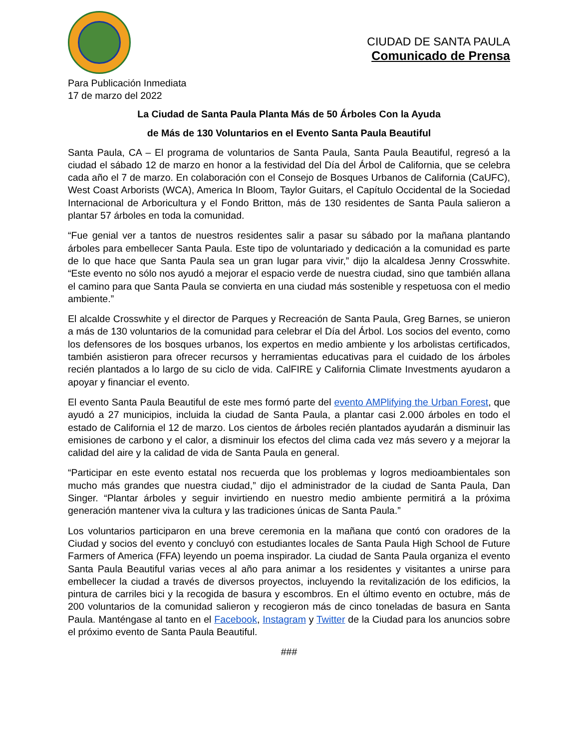CIUDAD DE SANTA PAULA
Comunicado de Prensa
Para Publicación Inmediata
17 de marzo del 2022
La Ciudad de Santa Paula Planta Más de 50 Árboles Con la Ayuda
de Más de 130 Voluntarios en el Evento Santa Paula Beautiful
Santa Paula, CA – El programa de voluntarios de Santa Paula, Santa Paula Beautiful, regresó a la ciudad el sábado 12 de marzo en honor a la festividad del Día del Árbol de California, que se celebra cada año el 7 de marzo. En colaboración con el Consejo de Bosques Urbanos de California (CaUFC), West Coast Arborists (WCA), America In Bloom, Taylor Guitars, el Capítulo Occidental de la Sociedad Internacional de Arboricultura y el Fondo Britton, más de 130 residentes de Santa Paula salieron a plantar 57 árboles en toda la comunidad.
“Fue genial ver a tantos de nuestros residentes salir a pasar su sábado por la mañana plantando árboles para embellecer Santa Paula. Este tipo de voluntariado y dedicación a la comunidad es parte de lo que hace que Santa Paula sea un gran lugar para vivir,” dijo la alcaldesa Jenny Crosswhite. “Este evento no sólo nos ayudó a mejorar el espacio verde de nuestra ciudad, sino que también allana el camino para que Santa Paula se convierta en una ciudad más sostenible y respetuosa con el medio ambiente.”
El alcalde Crosswhite y el director de Parques y Recreación de Santa Paula, Greg Barnes, se unieron a más de 130 voluntarios de la comunidad para celebrar el Día del Árbol. Los socios del evento, como los defensores de los bosques urbanos, los expertos en medio ambiente y los arbolistas certificados, también asistieron para ofrecer recursos y herramientas educativas para el cuidado de los árboles recién plantados a lo largo de su ciclo de vida. CalFIRE y California Climate Investments ayudaron a apoyar y financiar el evento.
El evento Santa Paula Beautiful de este mes formó parte del evento AMPlifying the Urban Forest, que ayudó a 27 municipios, incluida la ciudad de Santa Paula, a plantar casi 2.000 árboles en todo el estado de California el 12 de marzo. Los cientos de árboles recién plantados ayudarán a disminuir las emisiones de carbono y el calor, a disminuir los efectos del clima cada vez más severo y a mejorar la calidad del aire y la calidad de vida de Santa Paula en general.
“Participar en este evento estatal nos recuerda que los problemas y logros medioambientales son mucho más grandes que nuestra ciudad,” dijo el administrador de la ciudad de Santa Paula, Dan Singer. “Plantar árboles y seguir invirtiendo en nuestro medio ambiente permitirá a la próxima generación mantener viva la cultura y las tradiciones únicas de Santa Paula.”
Los voluntarios participaron en una breve ceremonia en la mañana que contó con oradores de la Ciudad y socios del evento y concluyó con estudiantes locales de Santa Paula High School de Future Farmers of America (FFA) leyendo un poema inspirador. La ciudad de Santa Paula organiza el evento Santa Paula Beautiful varias veces al año para animar a los residentes y visitantes a unirse para embellecer la ciudad a través de diversos proyectos, incluyendo la revitalización de los edificios, la pintura de carriles bici y la recogida de basura y escombros. En el último evento en octubre, más de 200 voluntarios de la comunidad salieron y recogieron más de cinco toneladas de basura en Santa Paula. Manténgase al tanto en el Facebook, Instagram y Twitter de la Ciudad para los anuncios sobre el próximo evento de Santa Paula Beautiful.
###